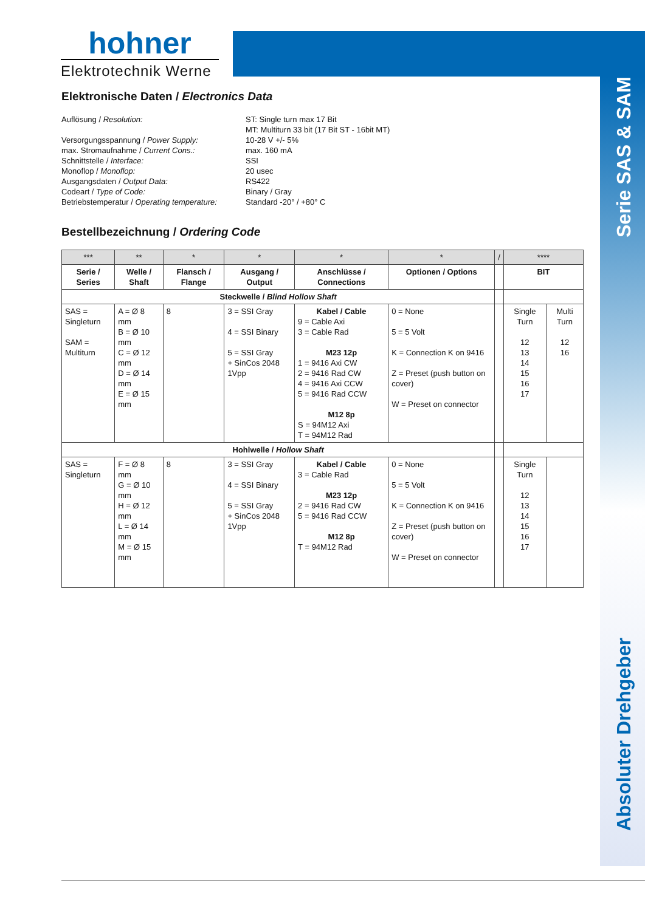hohner
Elektrotechnik Werne
Serie SAS & SAM
Absoluter Drehgeber
Elektronische Daten / Electronics Data
Auflösung / Resolution:
ST: Single turn max 17 Bit
MT: Multiturn 33 bit (17 Bit ST - 16bit MT)
Versorgungsspannung / Power Supply:
10-28 V +/- 5%
max. Stromaufnahme / Current Cons.:
max. 160 mA
Schnittstelle / Interface:
SSI
Monoflop / Monoflop:
20 usec
Ausgangsdaten / Output Data:
RS422
Codeart / Type of Code:
Binary / Gray
Betriebstemperatur / Operating temperature:
Standard -20° / +80° C
Bestellbezeichnung / Ordering Code
| *** | ** | * | * | * | * | / | **** | |
| --- | --- | --- | --- | --- | --- | --- | --- | --- |
| Serie / Series | Welle / Shaft | Flansch / Flange | Ausgang / Output | Anschlüsse / Connections | Optionen / Options | | BIT | |
| Steckwelle / Blind Hollow Shaft | | | | | | | | |
| SAS = Singleturn SAM = Multiturn | A = Ø 8 mm B = Ø 10 mm C = Ø 12 mm D = Ø 14 mm E = Ø 15 mm | 8 | 3 = SSI Gray 4 = SSI Binary 5 = SSI Gray + SinCos 2048 1Vpp | Kabel / Cable 9 = Cable Axi 3 = Cable Rad M23 12p 1 = 9416 Axi CW 2 = 9416 Rad CW 4 = 9416 Axi CCW 5 = 9416 Rad CCW M12 8p S = 94M12 Axi T = 94M12 Rad | 0 = None 5 = 5 Volt K = Connection K on 9416 Z = Preset (push button on cover) W = Preset on connector | | Single Turn 12 13 14 15 16 17 | Multi Turn 12 16 |
| Hohlwelle / Hollow Shaft | | | | | | | | |
| SAS = Singleturn | F = Ø 8 mm G = Ø 10 mm H = Ø 12 mm L = Ø 14 mm M = Ø 15 mm | 8 | 3 = SSI Gray 4 = SSI Binary 5 = SSI Gray + SinCos 2048 1Vpp | Kabel / Cable 3 = Cable Rad M23 12p 2 = 9416 Rad CW 5 = 9416 Rad CCW M12 8p T = 94M12 Rad | 0 = None 5 = 5 Volt K = Connection K on 9416 Z = Preset (push button on cover) W = Preset on connector | | Single Turn 12 13 14 15 16 17 | |